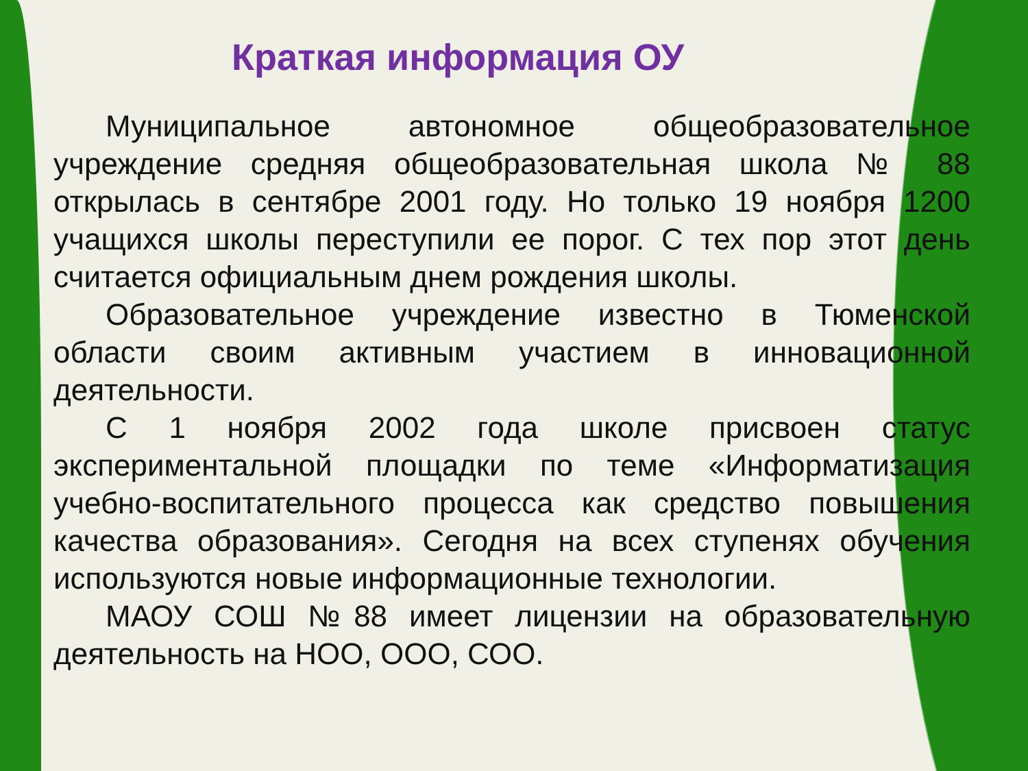Краткая информация ОУ
Муниципальное автономное общеобразовательное учреждение средняя общеобразовательная школа № 88 открылась в сентябре 2001 году. Но только 19 ноября 1200 учащихся школы переступили ее порог. С тех пор этот день считается официальным днем рождения школы.
Образовательное учреждение известно в Тюменской области своим активным участием в инновационной деятельности.
С 1 ноября 2002 года школе присвоен статус экспериментальной площадки по теме «Информатизация учебно-воспитательного процесса как средство повышения качества образования». Сегодня на всех ступенях обучения используются новые информационные технологии.
МАОУ СОШ №88 имеет лицензии на образовательную деятельность на НОО, ООО, СОО.